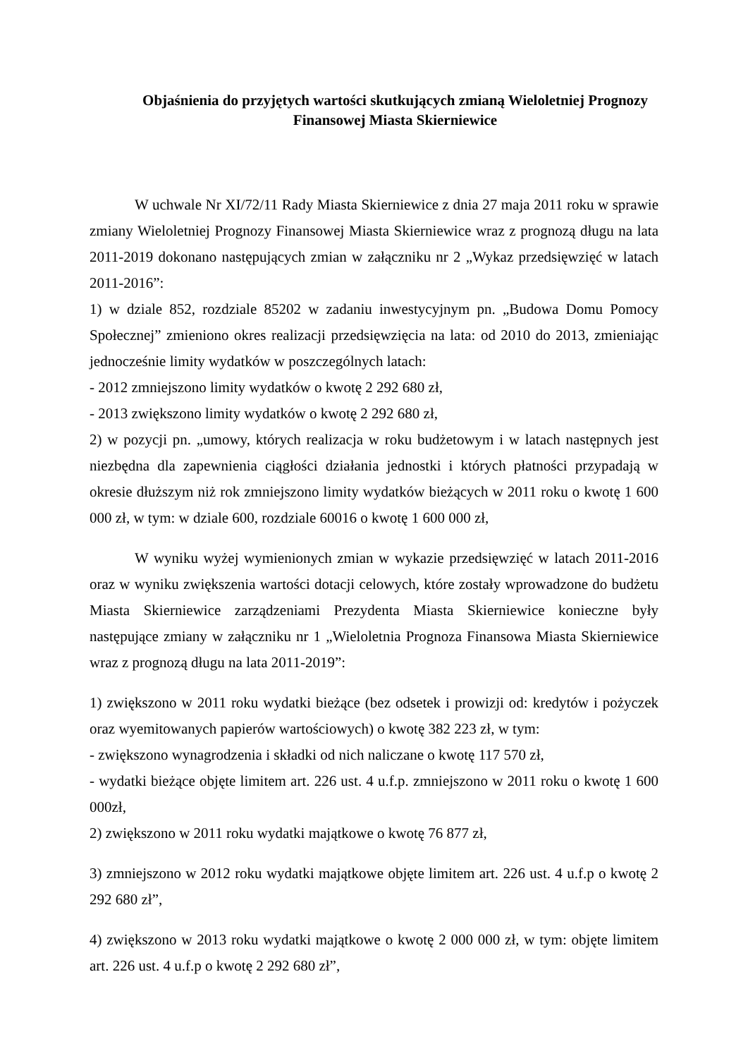Objaśnienia do przyjętych wartości skutkujących zmianą Wieloletniej Prognozy Finansowej Miasta Skierniewice
W uchwale Nr XI/72/11 Rady Miasta Skierniewice z dnia 27 maja 2011 roku w sprawie zmiany Wieloletniej Prognozy Finansowej Miasta Skierniewice wraz z prognozą długu na lata 2011-2019 dokonano następujących zmian w załączniku nr 2 „Wykaz przedsięwzięć w latach 2011-2016”:
1) w dziale 852, rozdziale 85202 w zadaniu inwestycyjnym pn. „Budowa Domu Pomocy Społecznej” zmieniono okres realizacji przedsięwzięcia na lata: od 2010 do 2013, zmieniając jednocześnie limity wydatków w poszczególnych latach:
- 2012 zmniejszono limity wydatków o kwotę 2 292 680 zł,
- 2013 zwiększono limity wydatków o kwotę 2 292 680 zł,
2) w pozycji pn. „umowy, których realizacja w roku budżetowym i w latach następnych jest niezbędna dla zapewnienia ciągłości działania jednostki i których płatności przypadają w okresie dłuższym niż rok zmniejszono limity wydatków bieżących w 2011 roku o kwotę 1 600 000 zł, w tym: w dziale 600, rozdziale 60016 o kwotę 1 600 000 zł,
W wyniku wyżej wymienionych zmian w wykazie przedsięwzięć w latach 2011-2016 oraz w wyniku zwiększenia wartości dotacji celowych, które zostały wprowadzone do budżetu Miasta Skierniewice zarządzeniami Prezydenta Miasta Skierniewice konieczne były następujące zmiany w załączniku nr 1 „Wieloletnia Prognoza Finansowa Miasta Skierniewice wraz z prognozą długu na lata 2011-2019”:
1) zwiększono w 2011 roku wydatki bieżące (bez odsetek i prowizji od: kredytów i pożyczek oraz wyemitowanych papierów wartościowych) o kwotę 382 223 zł, w tym:
- zwiększono wynagrodzenia i składki od nich naliczane o kwotę 117 570 zł,
- wydatki bieżące objęte limitem art. 226 ust. 4 u.f.p. zmniejszono w 2011 roku o kwotę 1 600 000zł,
2) zwiększono w 2011 roku wydatki majątkowe o kwotę 76 877 zł,
3) zmniejszono w 2012 roku wydatki majątkowe objęte limitem art. 226 ust. 4 u.f.p o kwotę 2 292 680 zł”,
4) zwiększono w 2013 roku wydatki majątkowe o kwotę 2 000 000 zł, w tym: objęte limitem art. 226 ust. 4 u.f.p o kwotę 2 292 680 zł”,